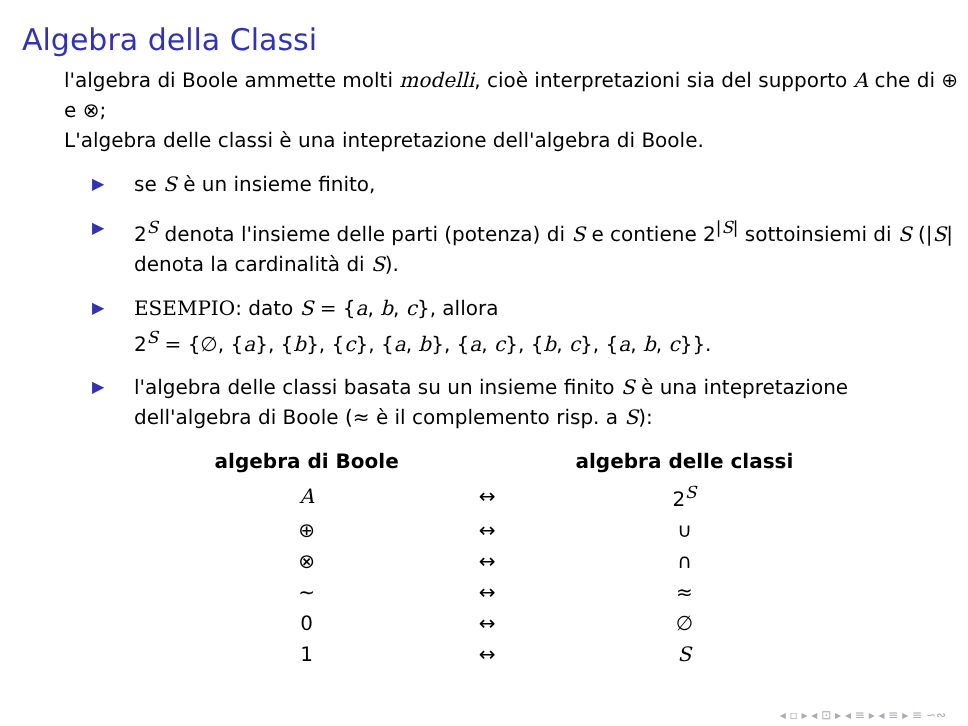Algebra della Classi
l'algebra di Boole ammette molti modelli, cioè interpretazioni sia del supporto A che di ⊕ e ⊗;
L'algebra delle classi è una intepretazione dell'algebra di Boole.
▶ se S è un insieme finito,
▶ 2<sup>S</sup> denota l'insieme delle parti (potenza) di S e contiene 2<sup>|S|</sup> sottoinsiemi di S (|S| denota la cardinalità di S).
▶ ESEMPIO: dato S = {a, b, c}, allora
2<sup>S</sup> = {∅, {a}, {b}, {c}, {a, b}, {a, c}, {b, c}, {a, b, c}}.
▶ l'algebra delle classi basata su un insieme finito S è una intepretazione dell'algebra di Boole (≈ è il complemento risp. a S):
| algebra di Boole | | algebra delle classi |
| --- | --- | --- |
| A | ↔ | 2<sup>S</sup> |
| ⊕ | ↔ | ∪ |
| ⊗ | ↔ | ∩ |
| ∼ | ↔ | ≈ |
| 0 | ↔ | ∅ |
| 1 | ↔ | S |
◂ ▫ ▸ ◂ ⊡ ▸ ◂ ≡ ▸ ◂ ≡ ▸ ≡ ∽∾